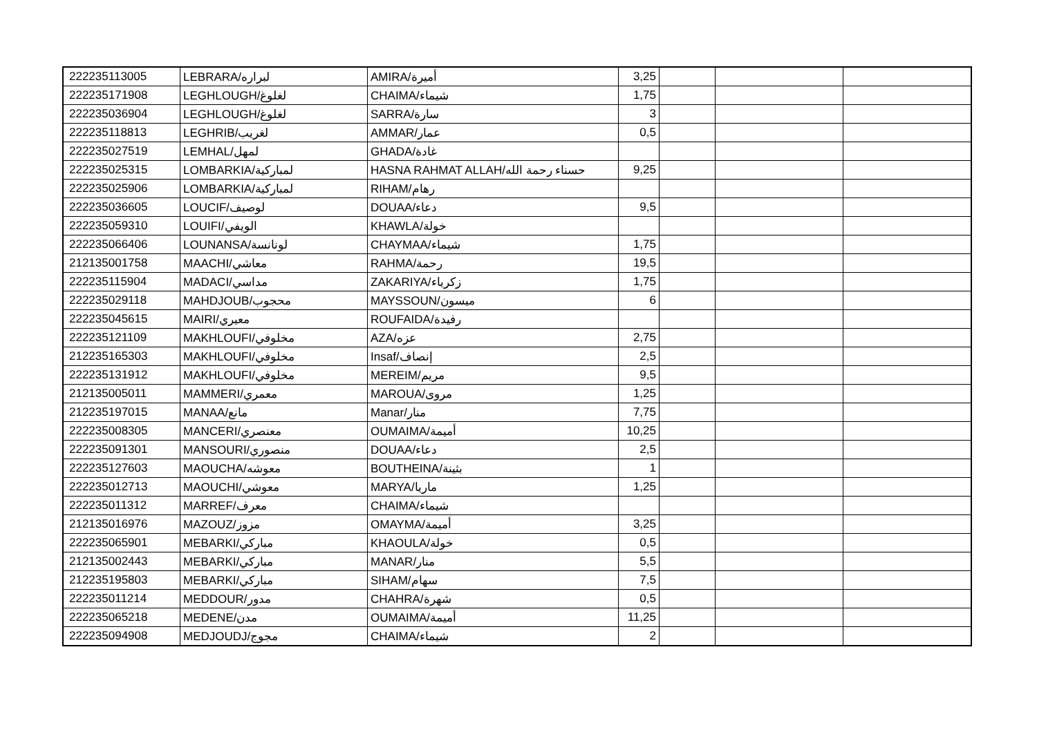| 222235113005 | LEBRARA/لبراره | AMIRA/أميرة | 3,25 | | | |
| 222235171908 | LEGHLOUGH/لغلوغ | CHAIMA/شيماء | 1,75 | | | |
| 222235036904 | LEGHLOUGH/لغلوغ | SARRA/سارة | 3 | | | |
| 222235118813 | LEGHRIB/لغريب | AMMAR/عمار | 0,5 | | | |
| 222235027519 | LEMHAL/لمهل | GHADA/غادة | | | | |
| 222235025315 | LOMBARKIA/لمباركية | HASNA RAHMAT ALLAH/حسناء رحمة الله | 9,25 | | | |
| 222235025906 | LOMBARKIA/لمباركية | RIHAM/رهام | | | | |
| 222235036605 | LOUCIF/لوصيف | DOUAA/دعاء | 9,5 | | | |
| 222235059310 | LOUIFI/الويفي | KHAWLA/خولة | | | | |
| 222235066406 | LOUNANSA/لونانسة | CHAYMAA/شيماء | 1,75 | | | |
| 212135001758 | MAACHI/معاشي | RAHMA/رحمة | 19,5 | | | |
| 222235115904 | MADACI/مداسي | ZAKARIYA/زكرياء | 1,75 | | | |
| 222235029118 | MAHDJOUB/محجوب | MAYSSOUN/ميسون | 6 | | | |
| 222235045615 | MAIRI/معيري | ROUFAIDA/رفيدة | | | | |
| 222235121109 | MAKHLOUFI/مخلوفي | AZA/عزه | 2,75 | | | |
| 212235165303 | MAKHLOUFI/مخلوفي | Insaf/إنصاف | 2,5 | | | |
| 222235131912 | MAKHLOUFI/مخلوفي | MEREIM/مريم | 9,5 | | | |
| 212135005011 | MAMMERI/معمري | MAROUA/مروى | 1,25 | | | |
| 212235197015 | MANAA/مانع | Manar/منار | 7,75 | | | |
| 222235008305 | MANCERI/معنصري | OUMAIMA/أميمة | 10,25 | | | |
| 222235091301 | MANSOURI/منصوري | DOUAA/دعاء | 2,5 | | | |
| 222235127603 | MAOUCHA/معوشه | BOUTHEINA/بثينة | 1 | | | |
| 222235012713 | MAOUCHI/معوشي | MARYA/ماريا | 1,25 | | | |
| 222235011312 | MARREF/معرف | CHAIMA/شيماء | | | | |
| 212135016976 | MAZOUZ/مزوز | OMAYMA/أميمة | 3,25 | | | |
| 222235065901 | MEBARKI/مباركي | KHAOULA/خولة | 0,5 | | | |
| 212135002443 | MEBARKI/مباركي | MANAR/منار | 5,5 | | | |
| 212235195803 | MEBARKI/مباركي | SIHAM/سهام | 7,5 | | | |
| 222235011214 | MEDDOUR/مدور | CHAHRA/شهرة | 0,5 | | | |
| 222235065218 | MEDENE/مدن | OUMAIMA/أميمة | 11,25 | | | |
| 222235094908 | MEDJOUDJ/مجوج | CHAIMA/شيماء | 2 | | | |